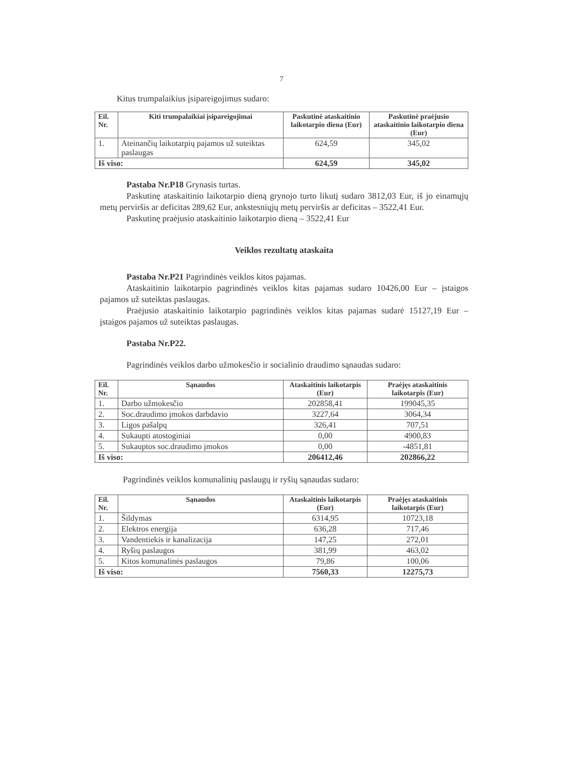7
Kitus trumpalaikius įsipareigojimus sudaro:
| Eil. Nr. | Kiti trumpalaikiai įsipareigojimai | Paskutinė ataskaitinio laikotarpio diena (Eur) | Paskutinė praėjusio ataskaitinio laikotarpio diena (Eur) |
| --- | --- | --- | --- |
| 1. | Ateinančių laikotarpių pajamos už suteiktas paslaugas | 624,59 | 345,02 |
| Iš viso: | | 624,59 | 345,02 |
Pastaba Nr.P18 Grynasis turtas.
Paskutinę ataskaitinio laikotarpio dieną grynojo turto likutį sudaro 3812,03 Eur, iš jo einamųjų metų perviršis ar deficitas 289,62 Eur, ankstesniųjų metų perviršis ar deficitas – 3522,41 Eur.
Paskutinę praėjusio ataskaitinio laikotarpio dieną – 3522,41 Eur
Veiklos rezultatų ataskaita
Pastaba Nr.P21 Pagrindinės veiklos kitos pajamas.
Ataskaitinio laikotarpio pagrindinės veiklos kitas pajamas sudaro 10426,00 Eur – įstaigos pajamos už suteiktas paslaugas.
Praėjusio ataskaitinio laikotarpio pagrindinės veiklos kitas pajamas sudarė 15127,19 Eur – įstaigos pajamos už suteiktas paslaugas.
Pastaba Nr.P22.
Pagrindinės veiklos darbo užmokesčio ir socialinio draudimo sąnaudas sudaro:
| Eil. Nr. | Sąnaudos | Ataskaitinis laikotarpis (Eur) | Praėjęs ataskaitinis laikotarpis (Eur) |
| --- | --- | --- | --- |
| 1. | Darbo užmokesčio | 202858,41 | 199045,35 |
| 2. | Soc.draudimo įmokos darbdavio | 3227,64 | 3064,34 |
| 3. | Ligos pašalpų | 326,41 | 707,51 |
| 4. | Sukaupti atostoginiai | 0,00 | 4900,83 |
| 5. | Sukauptos soc.draudimo įmokos | 0,00 | -4851,81 |
| Iš viso: | | 206412,46 | 202866,22 |
Pagrindinės veiklos komunalinių paslaugų ir ryšių sąnaudas sudaro:
| Eil. Nr. | Sąnaudos | Ataskaitinis laikotarpis (Eur) | Praėjęs ataskaitinis laikotarpis (Eur) |
| --- | --- | --- | --- |
| 1. | Šildymas | 6314,95 | 10723,18 |
| 2. | Elektros energija | 636,28 | 717,46 |
| 3. | Vandentiekis ir kanalizacija | 147,25 | 272,01 |
| 4. | Ryšių paslaugos | 381,99 | 463,02 |
| 5. | Kitos komunalinės paslaugos | 79,86 | 100,06 |
| Iš viso: | | 7560,33 | 12275,73 |